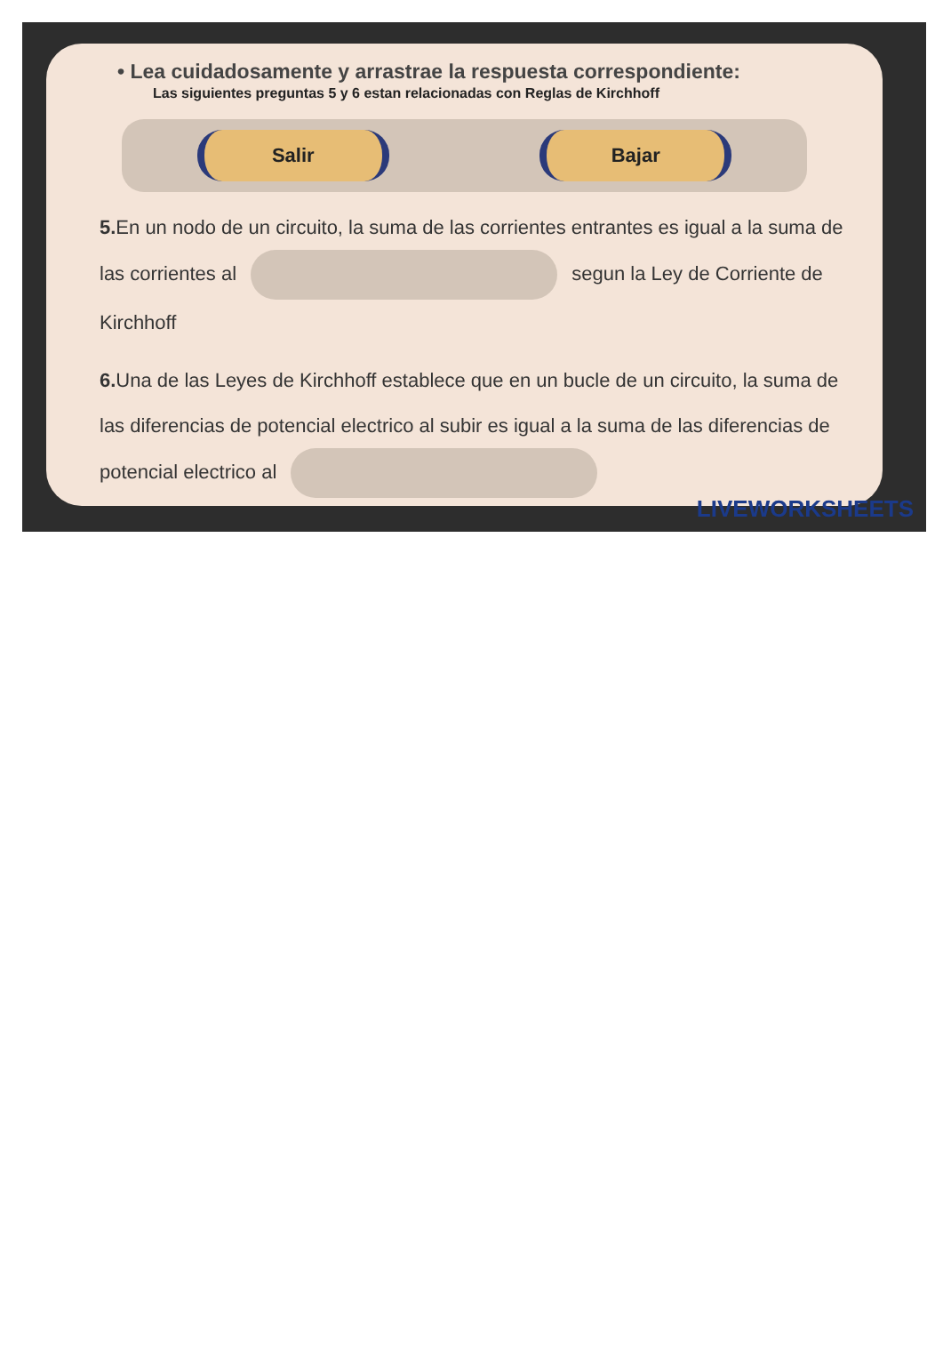• Lea cuidadosamente y arrastrae la respuesta correspondiente:
Las siguientes preguntas 5 y 6 estan relacionadas con Reglas de Kirchhoff
Salir Bajar
5. En un nodo de un circuito, la suma de las corrientes entrantes es igual a la suma de las corrientes al segun la Ley de Corriente de Kirchhoff
6. Una de las Leyes de Kirchhoff establece que en un bucle de un circuito, la suma de las diferencias de potencial electrico al subir es igual a la suma de las diferencias de potencial electrico al
LIVEWORKSHEETS